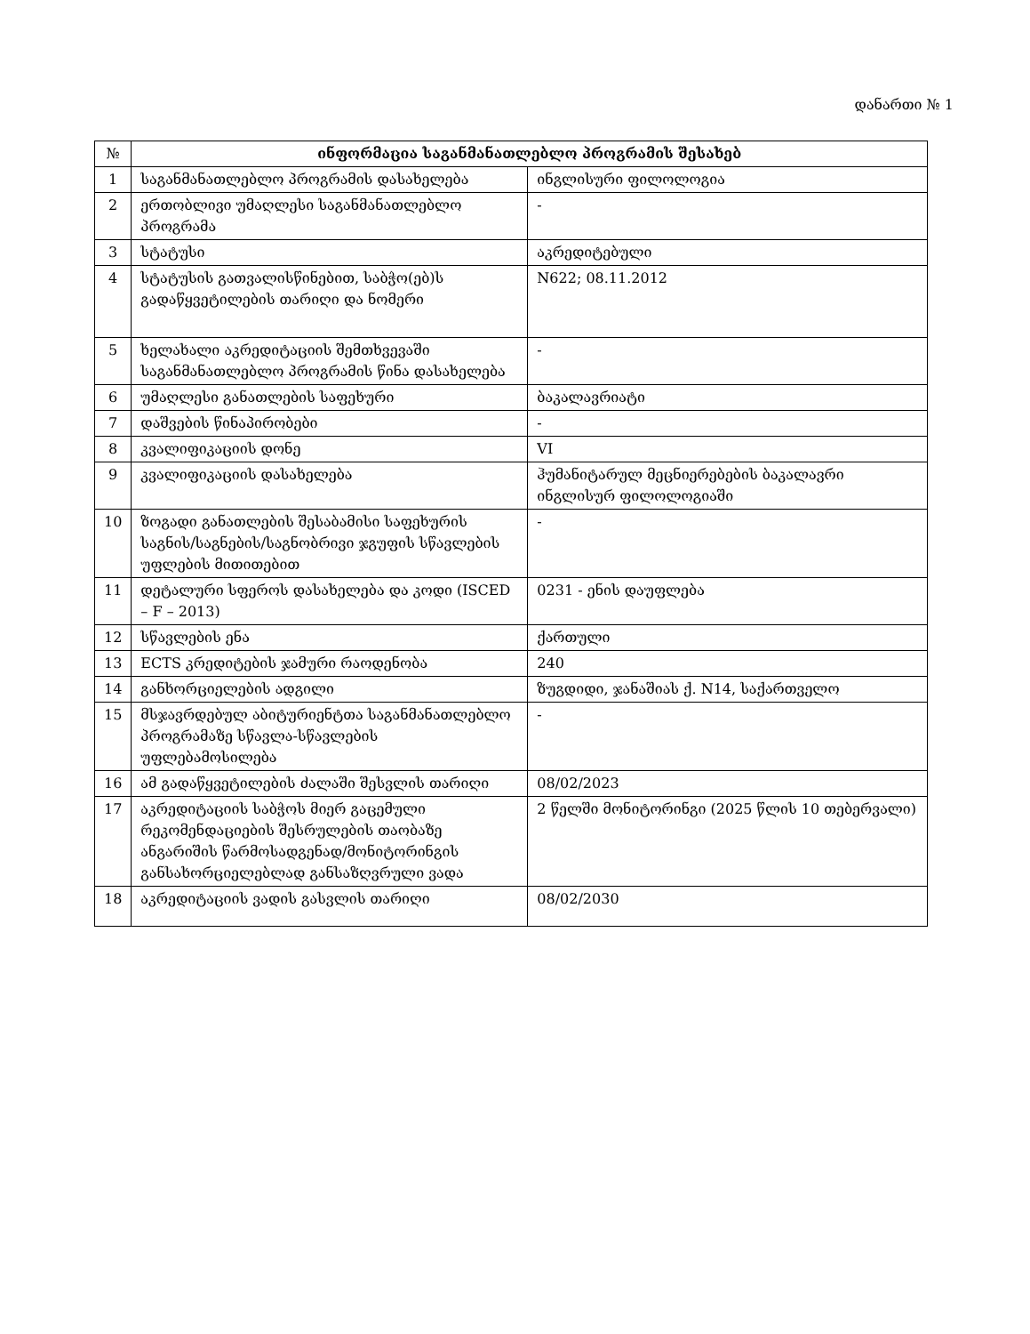დანართი № 1
| № | ინფორმაცია საგანმანათლებლო პროგრამის შესახებ | |
| --- | --- | --- |
| 1 | საგანმანათლებლო პროგრამის დასახელება | ინგლისური ფილოლოგია |
| 2 | ერთობლივი უმაღლესი საგანმანათლებლო პროგრამა | - |
| 3 | სტატუსი | აკრედიტებული |
| 4 | სტატუსის გათვალისწინებით, საბჭო(ებ)ს გადაწყვეტილების თარიღი და ნომერი | N622; 08.11.2012 |
| 5 | ხელახალი აკრედიტაციის შემთხვევაში საგანმანათლებლო პროგრამის წინა დასახელება | - |
| 6 | უმაღლესი განათლების საფეხური | ბაკალავრიატი |
| 7 | დაშვების წინაპირობები | - |
| 8 | კვალიფიკაციის დონე | VI |
| 9 | კვალიფიკაციის დასახელება | ჰუმანიტარულ მეცნიერებების ბაკალავრი ინგლისურ ფილოლოგიაში |
| 10 | ზოგადი განათლების შესაბამისი საფეხურის საგნის/საგნების/საგნობრივი ჯგუფის სწავლების უფლების მითითებით | - |
| 11 | დეტალური სფეროს დასახელება და კოდი (ISCED – F – 2013) | 0231 - ენის დაუფლება |
| 12 | სწავლების ენა | ქართული |
| 13 | ECTS კრედიტების ჯამური რაოდენობა | 240 |
| 14 | განხორციელების ადგილი | ზუგდიდი, ჯანაშიას ქ. N14, საქართველო |
| 15 | მსჯავრდებულ აბიტურიენტთა საგანმანათლებლო პროგრამაზე სწავლა-სწავლების უფლებამოსილება | - |
| 16 | ამ გადაწყვეტილების ძალაში შესვლის თარიღი | 08/02/2023 |
| 17 | აკრედიტაციის საბჭოს მიერ გაცემული რეკომენდაციების შესრულების თაობაზე ანგარიშის წარმოსადგენად/მონიტორინგის განსახორციელებლად განსაზღვრული ვადა | 2 წელში მონიტორინგი (2025 წლის 10 თებერვალი) |
| 18 | აკრედიტაციის ვადის გასვლის თარიღი | 08/02/2030 |